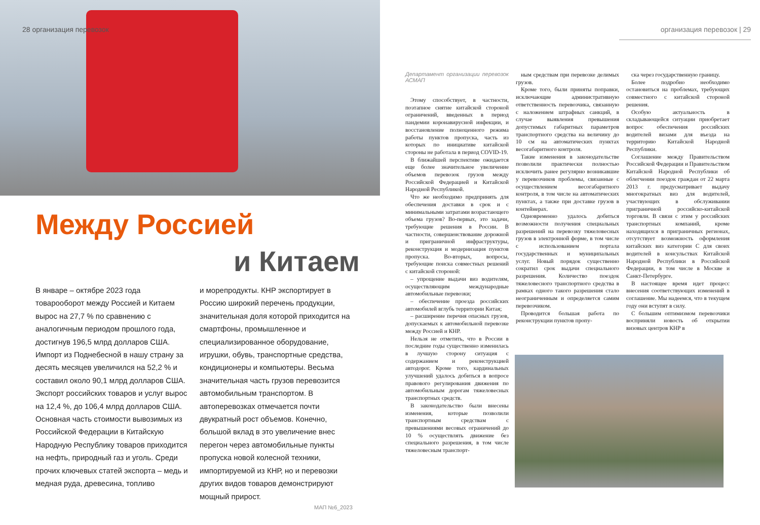28 организация перевозок
Между Россией
и Китаем
В январе – октябре 2023 года товарооборот между Россией и Китаем вырос на 27,7 % по сравнению с аналогичным периодом прошлого года, достигнув 196,5 млрд долларов США. Импорт из Поднебесной в нашу страну за десять месяцев увеличился на 52,2 % и составил около 90,1 млрд долларов США. Экспорт российских товаров и услуг вырос на 12,4 %, до 106,4 млрд долларов США. Основная часть стоимости вывозимых из Российской Федерации в Китайскую Народную Республику товаров приходится на нефть, природный газ и уголь. Среди прочих ключевых статей экспорта – медь и медная руда, древесина, топливо
и морепродукты. КНР экспортирует в Россию широкий перечень продукции, значительная доля которой приходится на смартфоны, промышленное и специализированное оборудование, игрушки, обувь, транспортные средства, кондиционеры и компьютеры. Весьма значительная часть грузов перевозится автомобильным транспортом. В автоперевозках отмечается почти двукратный рост объемов. Конечно, большой вклад в это увеличение внес перегон через автомобильные пункты пропуска новой колесной техники, импортируемой из КНР, но и перевозки других видов товаров демонстрируют мощный прирост.
МАП №6_2023
организация перевозок | 29
Департамент организации перевозок АСМАП
Этому способствует, в частности, поэтапное снятие китайской стороной ограничений, введенных в период пандемии коронавирусной инфекции, и восстановление полноценного режима работы пунктов пропуска, часть из которых по инициативе китайской стороны не работала в период COVID-19.
В ближайшей перспективе ожидается еще более значительное увеличение объемов перевозок грузов между Российской Федерацией и Китайской Народной Республикой.
Что же необходимо предпринять для обеспечения доставки в срок и с минимальными затратами возрастающего объема грузов? Во-первых, это задачи, требующие решения в России. В частности, совершенствование дорожной и приграничной инфраструктуры, реконструкция и модернизация пунктов пропуска. Во-вторых, вопросы, требующие поиска совместных решений с китайской стороной:
– упрощение выдачи виз водителям, осуществляющим международные автомобильные перевозки;
– обеспечение проезда российских автомобилей вглубь территории Китая;
– расширение перечня опасных грузов, допускаемых к автомобильной перевозке между Россией и КНР.
Нельзя не отметить, что в России в последние годы существенно изменилась в лучшую сторону ситуация с содержанием и реконструкцией автодорог. Кроме того, кардинальных улучшений удалось добиться в вопросе правового регулирования движения по автомобильным дорогам тяжеловесных транспортных средств.
В законодательство были внесены изменения, которые позволили транспортным средствам с превышениями весовых ограничений до 10 % осуществлять движение без специального разрешения, в том числе тяжеловесным транспорт-
ным средствам при перевозке делимых грузов.
Кроме того, были приняты поправки, исключающие административную ответственность перевозчика, связанную с наложением штрафных санкций, в случае выявления превышения допустимых габаритных параметров транспортного средства на величину до 10 см на автоматических пунктах весогабаритного контроля.
Такие изменения в законодательстве позволили практически полностью исключить ранее регулярно возникавшие у перевозчиков проблемы, связанные с осуществлением весогабаритного контроля, в том числе на автоматических пунктах, а также при доставке грузов в контейнерах.
Одновременно удалось добиться возможности получения специальных разрешений на перевозку тяжеловесных грузов в электронной форме, в том числе с использованием портала государственных и муниципальных услуг. Новый порядок существенно сократил срок выдачи специального разрешения. Количество поездок тяжеловесного транспортного средства в рамках одного такого разрешения стало неограниченным и определяется самим перевозчиком.
Проводится большая работа по реконструкции пунктов пропу-
ска через государственную границу.
Более подробно необходимо остановиться на проблемах, требующих совместного с китайской стороной решения.
Особую актуальность в складывающейся ситуации приобретает вопрос обеспечения российских водителей визами для въезда на территорию Китайской Народной Республики.
Соглашение между Правительством Российской Федерации и Правительством Китайской Народной Республики об облегчении поездок граждан от 22 марта 2013 г. предусматривает выдачу многократных виз для водителей, участвующих в обслуживании приграничной российско-китайской торговли. В связи с этим у российских транспортных компаний, кроме находящихся в приграничных регионах, отсутствует возможность оформления китайских виз категории C для своих водителей в консульствах Китайской Народной Республики в Российской Федерации, в том числе в Москве и Санкт-Петербурге.
В настоящее время идет процесс внесения соответствующих изменений в соглашение. Мы надеемся, что в текущем году они вступят в силу.
С большим оптимизмом перевозчики восприняли новость об открытии визовых центров КНР в